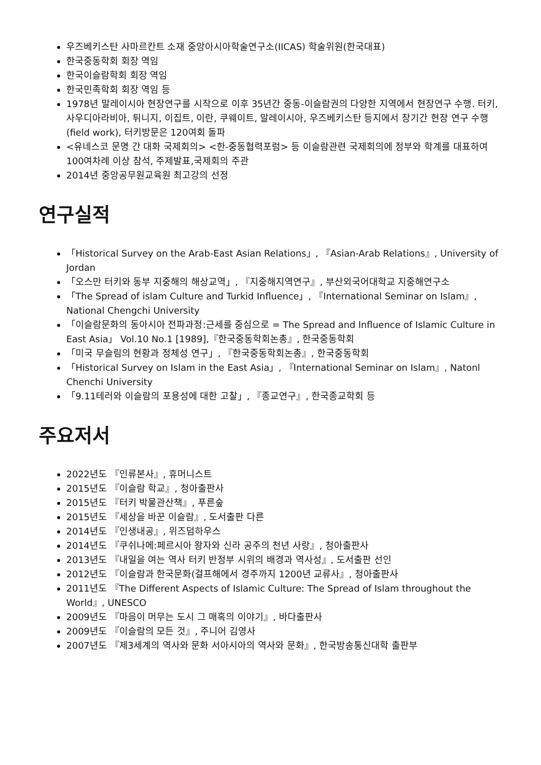우즈베키스탄 사마르칸트 소재 중앙아시아학술연구소(IICAS) 학술위원(한국대표)
한국중동학회 회장 역임
한국이슬람학회 회장 역임
한국민족학회 회장 역임 등
1978년 말레이시아 현장연구를 시작으로 이후 35년간 중동-이슬람권의 다양한 지역에서 현장연구 수행. 터키, 사우디아라비아, 튀니지, 이집트, 이란, 쿠웨이트, 말레이시아, 우즈베키스탄 등지에서 장기간 현장 연구 수행(field work), 터키방문은 120여회 돌파
<유네스코 문명 간 대화 국제회의> <한-중동협력포럼> 등 이슬람관련 국제회의에 정부와 학계를 대표하여 100여차례 이상 참석, 주제발표,국제회의 주관
2014년 중앙공무원교육원 최고강의 선정
연구실적
「Historical Survey on the Arab-East Asian Relations」, 『Asian-Arab Relations』, University of Jordan
「오스만 터키와 동부 지중해의 해상교역」, 『지중해지역연구』, 부산외국어대학교 지중해연구소
「The Spread of islam Culture and Turkid Influence」, 『International Seminar on Islam』, National Chengchi University
「이슬람문화의 동아시아 전파과정:근세를 중심으로 = The Spread and Influence of Islamic Culture in East Asia」 Vol.10 No.1 [1989],『한국중동학회논총』, 한국중동학회
「미국 무슬림의 현황과 정체성 연구」, 『한국중동학회논총』, 한국중동학회
「Historical Survey on Islam in the East Asia」, 『International Seminar on Islam』, Natonl Chenchi University
「9.11테러와 이슬람의 포용성에 대한 고찰」, 『종교연구』, 한국종교학회 등
주요저서
2022년도 『인류본사』, 휴머니스트
2015년도 『이슬람 학교』, 청아출판사
2015년도 『터키 박물관산책』, 푸른숲
2015년도 『세상을 바꾼 이슬람』, 도서출판 다른
2014년도 『인생내공』, 위즈덤하우스
2014년도 『쿠쉬나메:페르시아 왕자와 신라 공주의 천년 사랑』, 청아출판사
2013년도 『내일을 여는 역사 터키 반정부 시위의 배경과 역사성』, 도서출판 선인
2012년도 『이슬람과 한국문화(걸프해에서 경주까지 1200년 교류사』, 청아출판사
2011년도 『The Different Aspects of Islamic Culture: The Spread of Islam throughout the World』, UNESCO
2009년도 『마음이 머무는 도시 그 매혹의 이야기』, 바다출판사
2009년도 『이슬람의 모든 것』, 주니어 김영사
2007년도 『제3세계의 역사와 문화 서아시아의 역사와 문화』, 한국방송통신대학 출판부